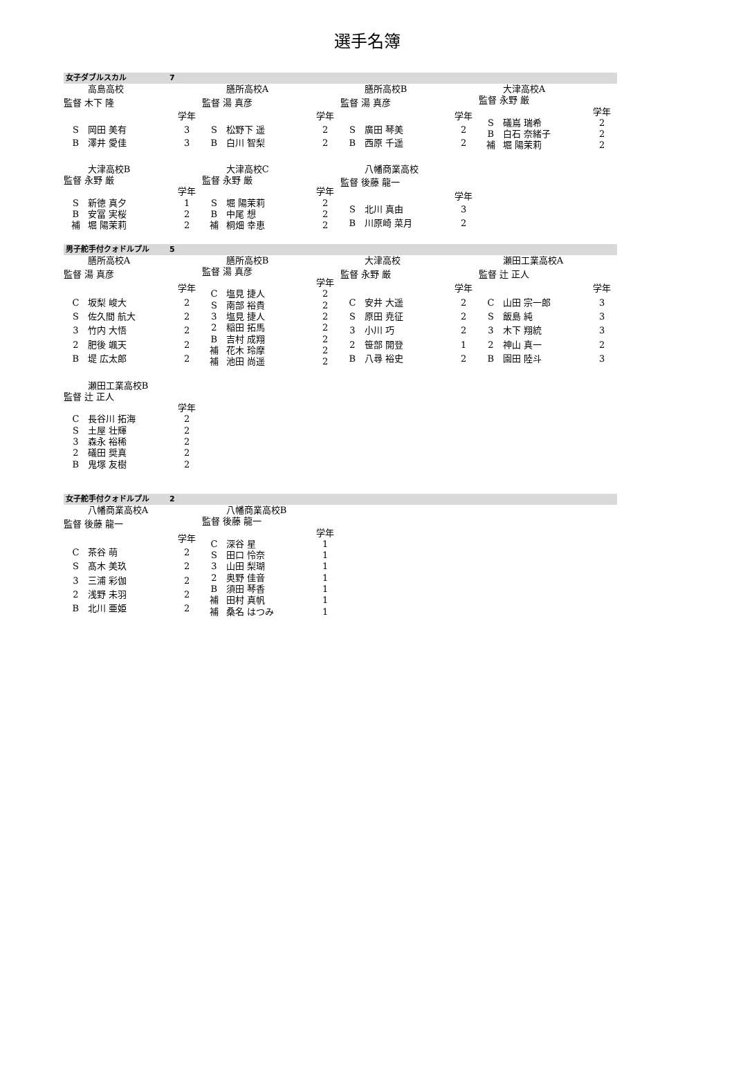選手名簿
女子ダブルスカル 7
| | 高島高校 | |
| 監督 木下 隆 | | |
| | | 学年 |
| S | 岡田 美有 | 3 |
| B | 澤井 愛佳 | 3 |
| | 膳所高校A | |
| 監督 湯 真彦 | | |
| | | 学年 |
| S | 松野下 遥 | 2 |
| B | 白川 智梨 | 2 |
| | 膳所高校B | |
| 監督 湯 真彦 | | |
| | | 学年 |
| S | 廣田 琴美 | 2 |
| B | 西原 千遥 | 2 |
| | 大津高校A | |
| 監督 永野 厳 | | |
| | | 学年 |
| S | 礒嶌 瑞希 | 2 |
| B | 白石 奈緒子 | 2 |
| 補 | 堀 陽茉莉 | 2 |
| | 大津高校B | |
| 監督 永野 厳 | | |
| | | 学年 |
| S | 新徳 真夕 | 1 |
| B | 安冨 実桜 | 2 |
| 補 | 堀 陽茉莉 | 2 |
| | 大津高校C | |
| 監督 永野 厳 | | |
| | | 学年 |
| S | 堀 陽茉莉 | 2 |
| B | 中尾 想 | 2 |
| 補 | 桐畑 幸恵 | 2 |
| | 八幡商業高校 | |
| 監督 後藤 龍一 | | |
| | | 学年 |
| S | 北川 真由 | 3 |
| B | 川原崎 菜月 | 2 |
男子舵手付クォドルプル 5
| | 膳所高校A | |
| 監督 湯 真彦 | | |
| | | 学年 |
| C | 坂梨 峻大 | 2 |
| S | 佐久間 航大 | 2 |
| 3 | 竹内 大悟 | 2 |
| 2 | 肥後 颯天 | 2 |
| B | 堤 広太郎 | 2 |
| | 膳所高校B | |
| 監督 湯 真彦 | | |
| | | 学年 |
| C | 塩見 捷人 | 2 |
| S | 南部 裕貴 | 2 |
| 3 | 塩見 捷人 | 2 |
| 2 | 稲田 拓馬 | 2 |
| B | 吉村 成翔 | 2 |
| 補 | 花木 玲摩 | 2 |
| 補 | 池田 尚遥 | 2 |
| | 大津高校 | |
| 監督 永野 厳 | | |
| | | 学年 |
| C | 安井 大遥 | 2 |
| S | 原田 尭征 | 2 |
| 3 | 小川 巧 | 2 |
| 2 | 笹部 開登 | 1 |
| B | 八尋 裕史 | 2 |
| | 瀬田工業高校A | |
| 監督 辻 正人 | | |
| | | 学年 |
| C | 山田 宗一郎 | 3 |
| S | 飯島 純 | 3 |
| 3 | 木下 翔統 | 3 |
| 2 | 神山 真一 | 2 |
| B | 園田 陸斗 | 3 |
| | 瀬田工業高校B | |
| 監督 辻 正人 | | |
| | | 学年 |
| C | 長谷川 拓海 | 2 |
| S | 土屋 壮輝 | 2 |
| 3 | 森永 裕稀 | 2 |
| 2 | 礒田 奨真 | 2 |
| B | 鬼塚 友樹 | 2 |
女子舵手付クォドルプル 2
| | 八幡商業高校A | |
| 監督 後藤 龍一 | | |
| | | 学年 |
| C | 茶谷 萌 | 2 |
| S | 髙木 美玖 | 2 |
| 3 | 三浦 彩伽 | 2 |
| 2 | 浅野 未羽 | 2 |
| B | 北川 亜姫 | 2 |
| | 八幡商業高校B | |
| 監督 後藤 龍一 | | |
| | | 学年 |
| C | 深谷 星 | 1 |
| S | 田口 怜奈 | 1 |
| 3 | 山田 梨瑚 | 1 |
| 2 | 奥野 佳音 | 1 |
| B | 須田 琴香 | 1 |
| 補 | 田村 真帆 | 1 |
| 補 | 桑名 はつみ | 1 |